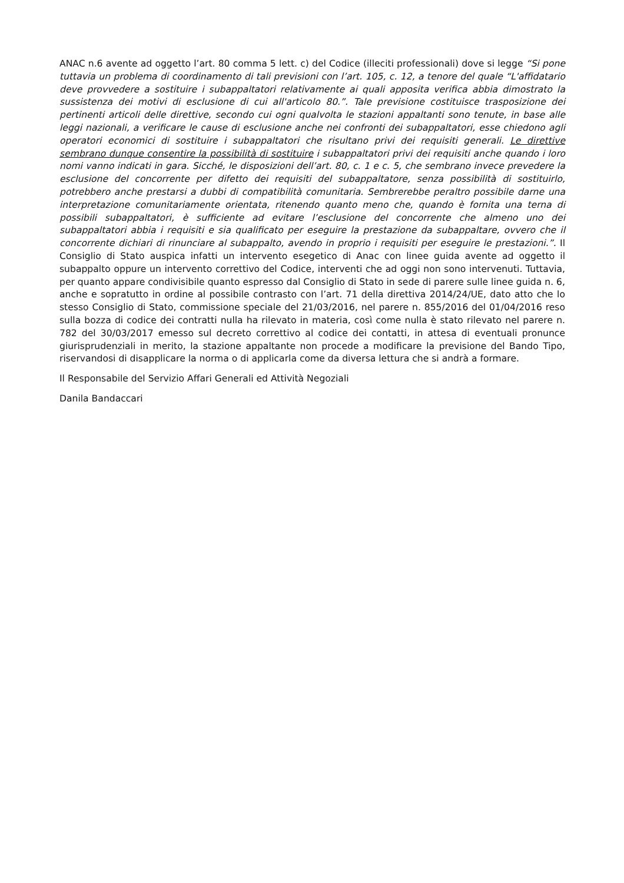ANAC n.6 avente ad oggetto l’art. 80 comma 5 lett. c) del Codice (illeciti professionali) dove si legge “Si pone tuttavia un problema di coordinamento di tali previsioni con l’art. 105, c. 12, a tenore del quale “L'affidatario deve provvedere a sostituire i subappaltatori relativamente ai quali apposita verifica abbia dimostrato la sussistenza dei motivi di esclusione di cui all'articolo 80.”. Tale previsione costituisce trasposizione dei pertinenti articoli delle direttive, secondo cui ogni qualvolta le stazioni appaltanti sono tenute, in base alle leggi nazionali, a verificare le cause di esclusione anche nei confronti dei subappaltatori, esse chiedono agli operatori economici di sostituire i subappaltatori che risultano privi dei requisiti generali. Le direttive sembrano dunque consentire la possibilità di sostituire i subappaltatori privi dei requisiti anche quando i loro nomi vanno indicati in gara. Sicché, le disposizioni dell’art. 80, c. 1 e c. 5, che sembrano invece prevedere la esclusione del concorrente per difetto dei requisiti del subappaltatore, senza possibilità di sostituirlo, potrebbero anche prestarsi a dubbi di compatibilità comunitaria. Sembrerebbe peraltro possibile darne una interpretazione comunitariamente orientata, ritenendo quanto meno che, quando è fornita una terna di possibili subappaltatori, è sufficiente ad evitare l’esclusione del concorrente che almeno uno dei subappaltatori abbia i requisiti e sia qualificato per eseguire la prestazione da subappaltare, ovvero che il concorrente dichiari di rinunciare al subappalto, avendo in proprio i requisiti per eseguire le prestazioni.”. Il Consiglio di Stato auspica infatti un intervento esegetico di Anac con linee guida avente ad oggetto il subappalto oppure un intervento correttivo del Codice, interventi che ad oggi non sono intervenuti. Tuttavia, per quanto appare condivisibile quanto espresso dal Consiglio di Stato in sede di parere sulle linee guida n. 6, anche e sopratutto in ordine al possibile contrasto con l’art. 71 della direttiva 2014/24/UE, dato atto che lo stesso Consiglio di Stato, commissione speciale del 21/03/2016, nel parere n. 855/2016 del 01/04/2016 reso sulla bozza di codice dei contratti nulla ha rilevato in materia, così come nulla è stato rilevato nel parere n. 782 del 30/03/2017 emesso sul decreto correttivo al codice dei contatti, in attesa di eventuali pronunce giurisprudenziali in merito, la stazione appaltante non procede a modificare la previsione del Bando Tipo, riservandosi di disapplicare la norma o di applicarla come da diversa lettura che si andrà a formare.
Il Responsabile del Servizio Affari Generali ed Attività Negoziali
Danila Bandaccari